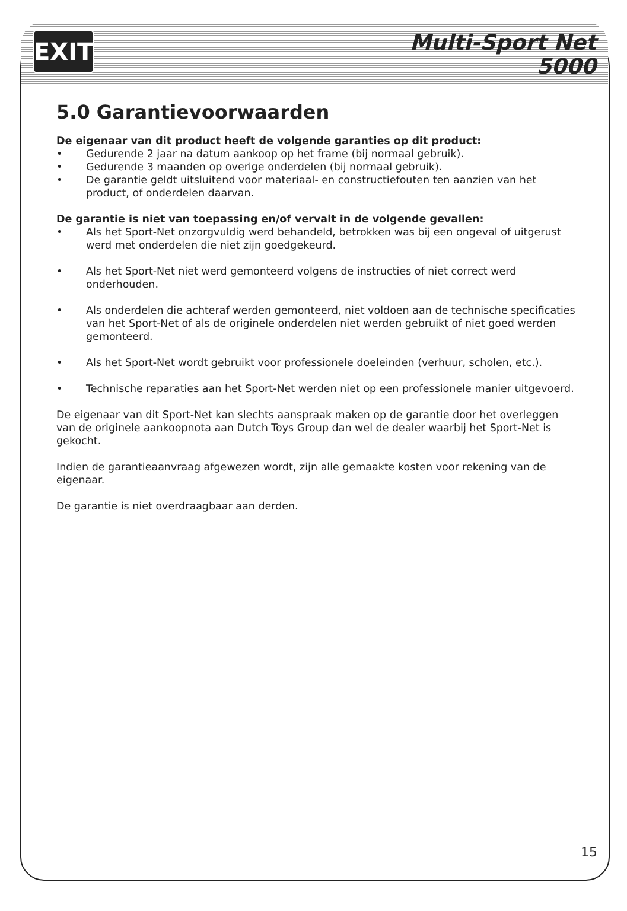EXIT
Multi-Sport Net
5000
5.0 Garantievoorwaarden
De eigenaar van dit product heeft de volgende garanties op dit product:
• Gedurende 2 jaar na datum aankoop op het frame (bij normaal gebruik).
• Gedurende 3 maanden op overige onderdelen (bij normaal gebruik).
• De garantie geldt uitsluitend voor materiaal- en constructiefouten ten aanzien van het product, of onderdelen daarvan.
De garantie is niet van toepassing en/of vervalt in de volgende gevallen:
• Als het Sport-Net onzorgvuldig werd behandeld, betrokken was bij een ongeval of uitgerust werd met onderdelen die niet zijn goedgekeurd.
• Als het Sport-Net niet werd gemonteerd volgens de instructies of niet correct werd onderhouden.
• Als onderdelen die achteraf werden gemonteerd, niet voldoen aan de technische specificaties van het Sport-Net of als de originele onderdelen niet werden gebruikt of niet goed werden gemonteerd.
• Als het Sport-Net wordt gebruikt voor professionele doeleinden (verhuur, scholen, etc.).
• Technische reparaties aan het Sport-Net werden niet op een professionele manier uitgevoerd.
De eigenaar van dit Sport-Net kan slechts aanspraak maken op de garantie door het overleggen van de originele aankoopnota aan Dutch Toys Group dan wel de dealer waarbij het Sport-Net is gekocht.
Indien de garantieaanvraag afgewezen wordt, zijn alle gemaakte kosten voor rekening van de eigenaar.
De garantie is niet overdraagbaar aan derden.
15